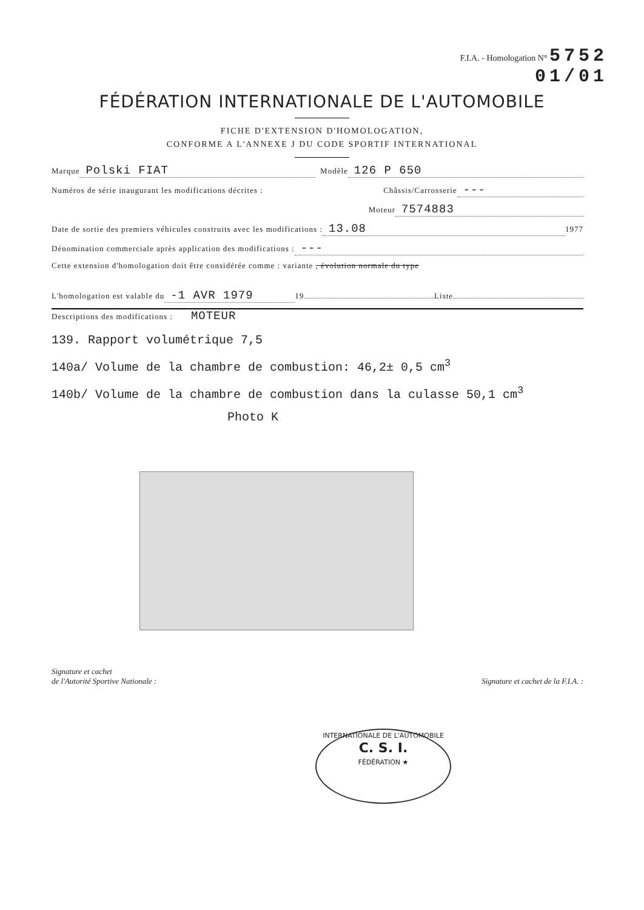F.I.A. - Homologation N° 5752
01/01
FÉDÉRATION INTERNATIONALE DE L'AUTOMOBILE
FICHE D'EXTENSION D'HOMOLOGATION,
CONFORME A L'ANNEXE J DU CODE SPORTIF INTERNATIONAL
Marque Polski FIAT Modèle 126 P 650
Numéros de série inaugurant les modifications décrites : Châssis/Carrosserie ---
Moteur 7574883
Date de sortie des premiers véhicules construits avec les modifications : 13.08 1977
Dénomination commerciale après application des modifications : ---
Cette extension d'homologation doit être considérée comme : variante , évolution normale du type
L'homologation est valable du -1 AVR 1979 19 Liste
Descriptions des modifications : MOTEUR
139. Rapport volumétrique 7,5
140a/ Volume de la chambre de combustion: 46,2± 0,5 cm<sup>3</sup>
140b/ Volume de la chambre de combustion dans la culasse 50,1 cm<sup>3</sup>
Photo K
Signature et cachet
de l'Autorité Sportive Nationale : Signature et cachet de la F.I.A. :
INTERNATIONALE DE L'AUTOMOBILE
C. S. I.
FÉDÉRATION ★